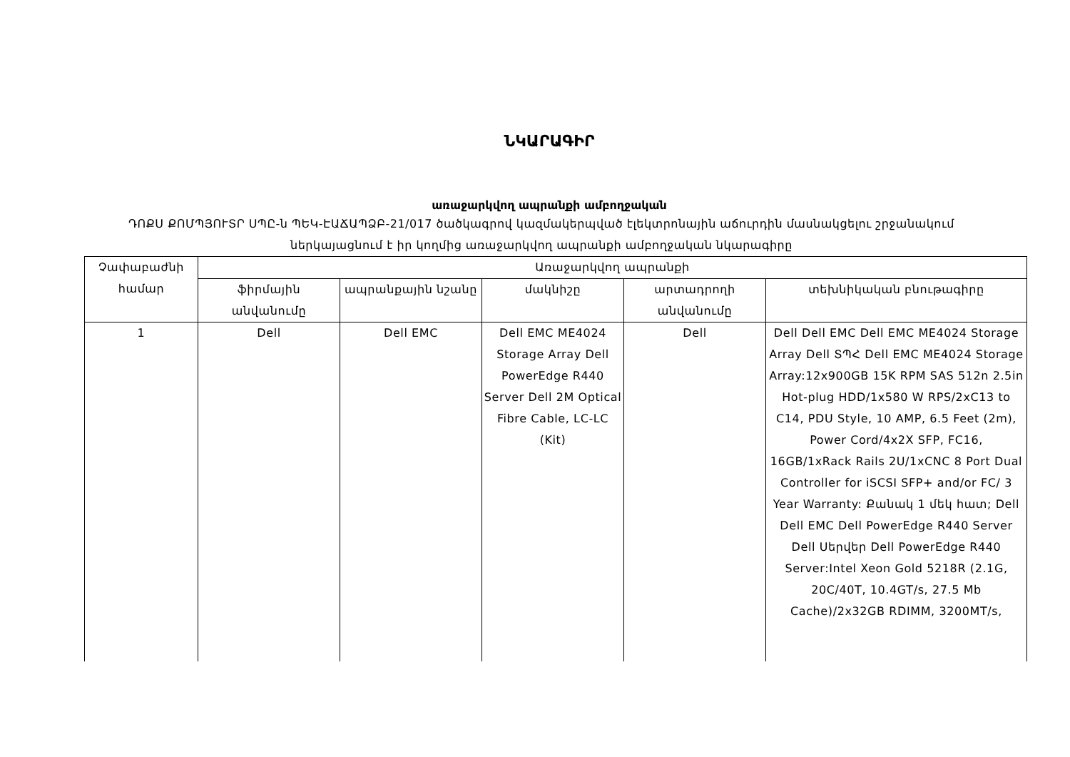ՆԿԱՐԱԳԻՐ
առաջարկվող ապրանքի ամբողջական
ԴՈՔՍ ՔՈՄՊՅՈՒՏՐ ՍՊԸ-ն ՊԵԿ-ԷԱՃԱՊՁԲ-21/017 ծածկագրով կազմակերպված էլեկտրոնային աճուրդին մասնակցելու շրջանակում ներկայացնում է իր կողմից առաջարկվող ապրանքի ամբողջական նկարագիրը
| Չափաբաժնի համար | Առաջարկվող ապրանքի | | | | |
| --- | --- | --- | --- | --- | --- |
| | ֆիրմային անվանումը | ապրանքային նշանը | մակնիշը | արտադրողի անվանումը | տեխնիկական բնութագիրը |
| 1 | Dell | Dell EMC | Dell EMC ME4024 Storage Array Dell PowerEdge R440 Server Dell 2M Optical Fibre Cable, LC-LC (Kit) | Dell | Dell Dell EMC Dell EMC ME4024 Storage Array Dell ՏՊՀ Dell EMC ME4024 Storage Array:12x900GB 15K RPM SAS 512n 2.5in Hot-plug HDD/1x580 W RPS/2xC13 to C14, PDU Style, 10 AMP, 6.5 Feet (2m), Power Cord/4x2X SFP, FC16, 16GB/1xRack Rails 2U/1xCNC 8 Port Dual Controller for iSCSI SFP+ and/or FC/ 3 Year Warranty: Քանակ 1 մեկ հատ; Dell Dell EMC Dell PowerEdge R440 Server Dell Սերվեր Dell PowerEdge R440 Server:Intel Xeon Gold 5218R (2.1G, 20C/40T, 10.4GT/s, 27.5 Mb Cache)/2x32GB RDIMM, 3200MT/s, |